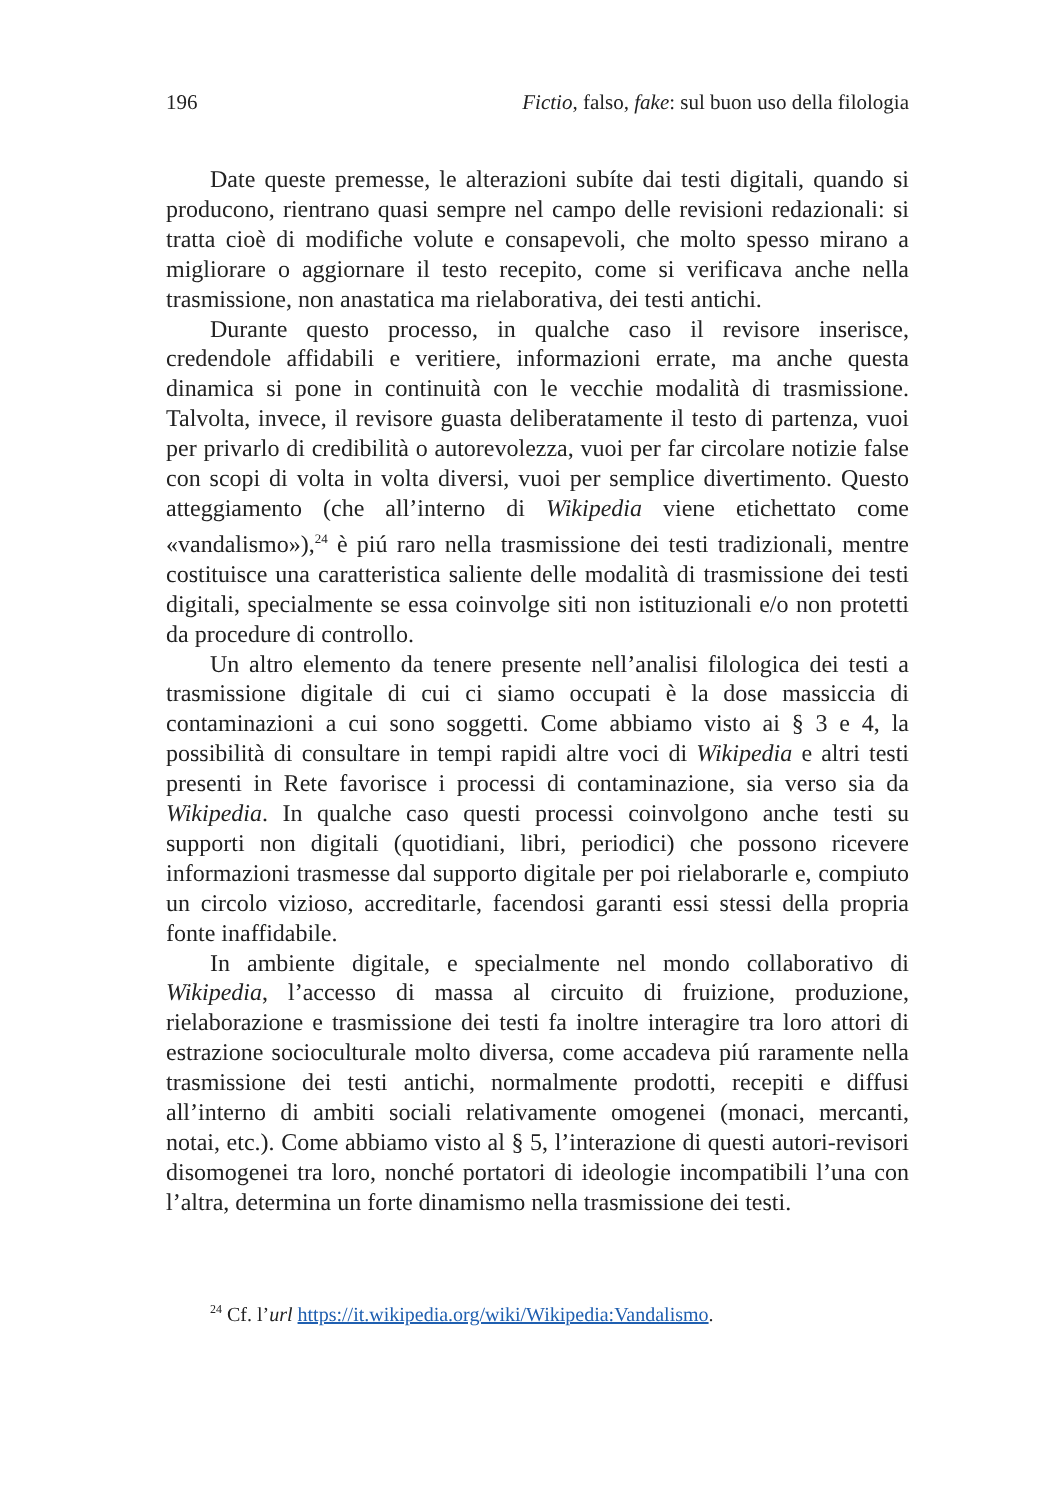196 Fictio, falso, fake: sul buon uso della filologia
Date queste premesse, le alterazioni subíte dai testi digitali, quando si producono, rientrano quasi sempre nel campo delle revisioni redazionali: si tratta cioè di modifiche volute e consapevoli, che molto spesso mirano a migliorare o aggiornare il testo recepito, come si verificava anche nella trasmissione, non anastatica ma rielaborativa, dei testi antichi.
Durante questo processo, in qualche caso il revisore inserisce, credendole affidabili e veritiere, informazioni errate, ma anche questa dinamica si pone in continuità con le vecchie modalità di trasmissione. Talvolta, invece, il revisore guasta deliberatamente il testo di partenza, vuoi per privarlo di credibilità o autorevolezza, vuoi per far circolare notizie false con scopi di volta in volta diversi, vuoi per semplice divertimento. Questo atteggiamento (che all’interno di Wikipedia viene etichettato come «vandalismo»),<sup>24</sup> è piú raro nella trasmissione dei testi tradizionali, mentre costituisce una caratteristica saliente delle modalità di trasmissione dei testi digitali, specialmente se essa coinvolge siti non istituzionali e/o non protetti da procedure di controllo.
Un altro elemento da tenere presente nell’analisi filologica dei testi a trasmissione digitale di cui ci siamo occupati è la dose massiccia di contaminazioni a cui sono soggetti. Come abbiamo visto ai § 3 e 4, la possibilità di consultare in tempi rapidi altre voci di Wikipedia e altri testi presenti in Rete favorisce i processi di contaminazione, sia verso sia da Wikipedia. In qualche caso questi processi coinvolgono anche testi su supporti non digitali (quotidiani, libri, periodici) che possono ricevere informazioni trasmesse dal supporto digitale per poi rielaborarle e, compiuto un circolo vizioso, accreditarle, facendosi garanti essi stessi della propria fonte inaffidabile.
In ambiente digitale, e specialmente nel mondo collaborativo di Wikipedia, l’accesso di massa al circuito di fruizione, produzione, rielaborazione e trasmissione dei testi fa inoltre interagire tra loro attori di estrazione socioculturale molto diversa, come accadeva piú raramente nella trasmissione dei testi antichi, normalmente prodotti, recepiti e diffusi all’interno di ambiti sociali relativamente omogenei (monaci, mercanti, notai, etc.). Come abbiamo visto al § 5, l’interazione di questi autori-revisori disomogenei tra loro, nonché portatori di ideologie incompatibili l’una con l’altra, determina un forte dinamismo nella trasmissione dei testi.
<sup>24</sup> Cf. l’url https://it.wikipedia.org/wiki/Wikipedia:Vandalismo.